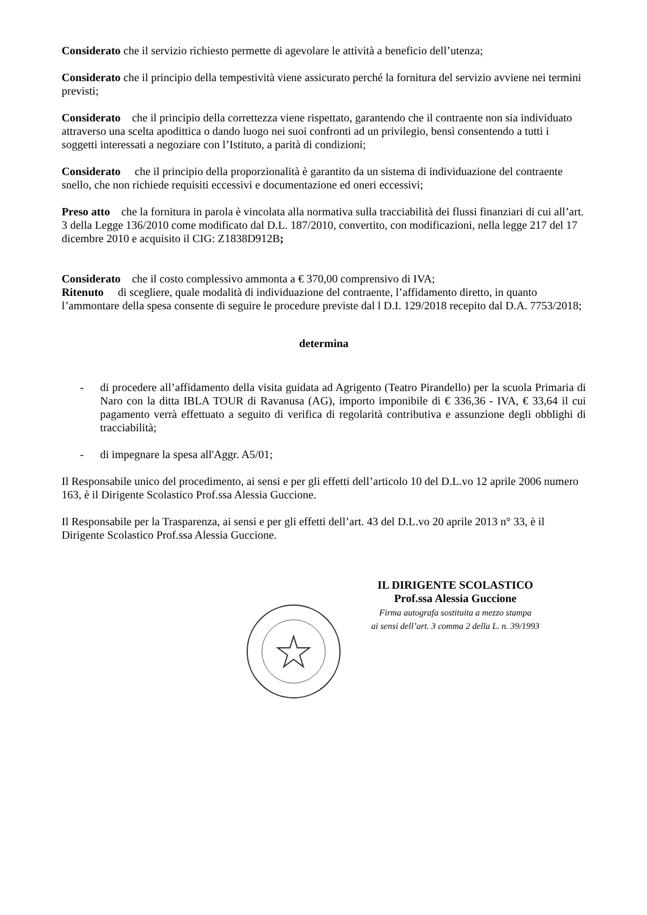Considerato che il servizio richiesto permette di agevolare le attività a beneficio dell’utenza;
Considerato che il principio della tempestività viene assicurato perché la fornitura del servizio avviene nei termini previsti;
Considerato che il principio della correttezza viene rispettato, garantendo che il contraente non sia individuato attraverso una scelta apodittica o dando luogo nei suoi confronti ad un privilegio, bensì consentendo a tutti i soggetti interessati a negoziare con l’Istituto, a parità di condizioni;
Considerato che il principio della proporzionalità è garantito da un sistema di individuazione del contraente snello, che non richiede requisiti eccessivi e documentazione ed oneri eccessivi;
Preso atto che la fornitura in parola è vincolata alla normativa sulla tracciabilità dei flussi finanziari di cui all’art. 3 della Legge 136/2010 come modificato dal D.L. 187/2010, convertito, con modificazioni, nella legge 217 del 17 dicembre 2010 e acquisito il CIG: Z1838D912B;
Considerato che il costo complessivo ammonta a € 370,00 comprensivo di IVA;
Ritenuto di scegliere, quale modalità di individuazione del contraente, l’affidamento diretto, in quanto l’ammontare della spesa consente di seguire le procedure previste dal l D.I. 129/2018 recepito dal D.A. 7753/2018;
determina
- di procedere all’affidamento della visita guidata ad Agrigento (Teatro Pirandello) per la scuola Primaria di Naro con la ditta IBLA TOUR di Ravanusa (AG), importo imponibile di € 336,36 - IVA, € 33,64 il cui pagamento verrà effettuato a seguito di verifica di regolarità contributiva e assunzione degli obblighi di tracciabilità;
- di impegnare la spesa all'Aggr. A5/01;
Il Responsabile unico del procedimento, ai sensi e per gli effetti dell’articolo 10 del D.L.vo 12 aprile 2006 numero 163, è il Dirigente Scolastico Prof.ssa Alessia Guccione.
Il Responsabile per la Trasparenza, ai sensi e per gli effetti dell’art. 43 del D.L.vo 20 aprile 2013 n° 33, è il Dirigente Scolastico Prof.ssa Alessia Guccione.
IL DIRIGENTE SCOLASTICO
Prof.ssa Alessia Guccione
Firma autografa sostituita a mezzo stampa
ai sensi dell’art. 3 comma 2 della L. n. 39/1993